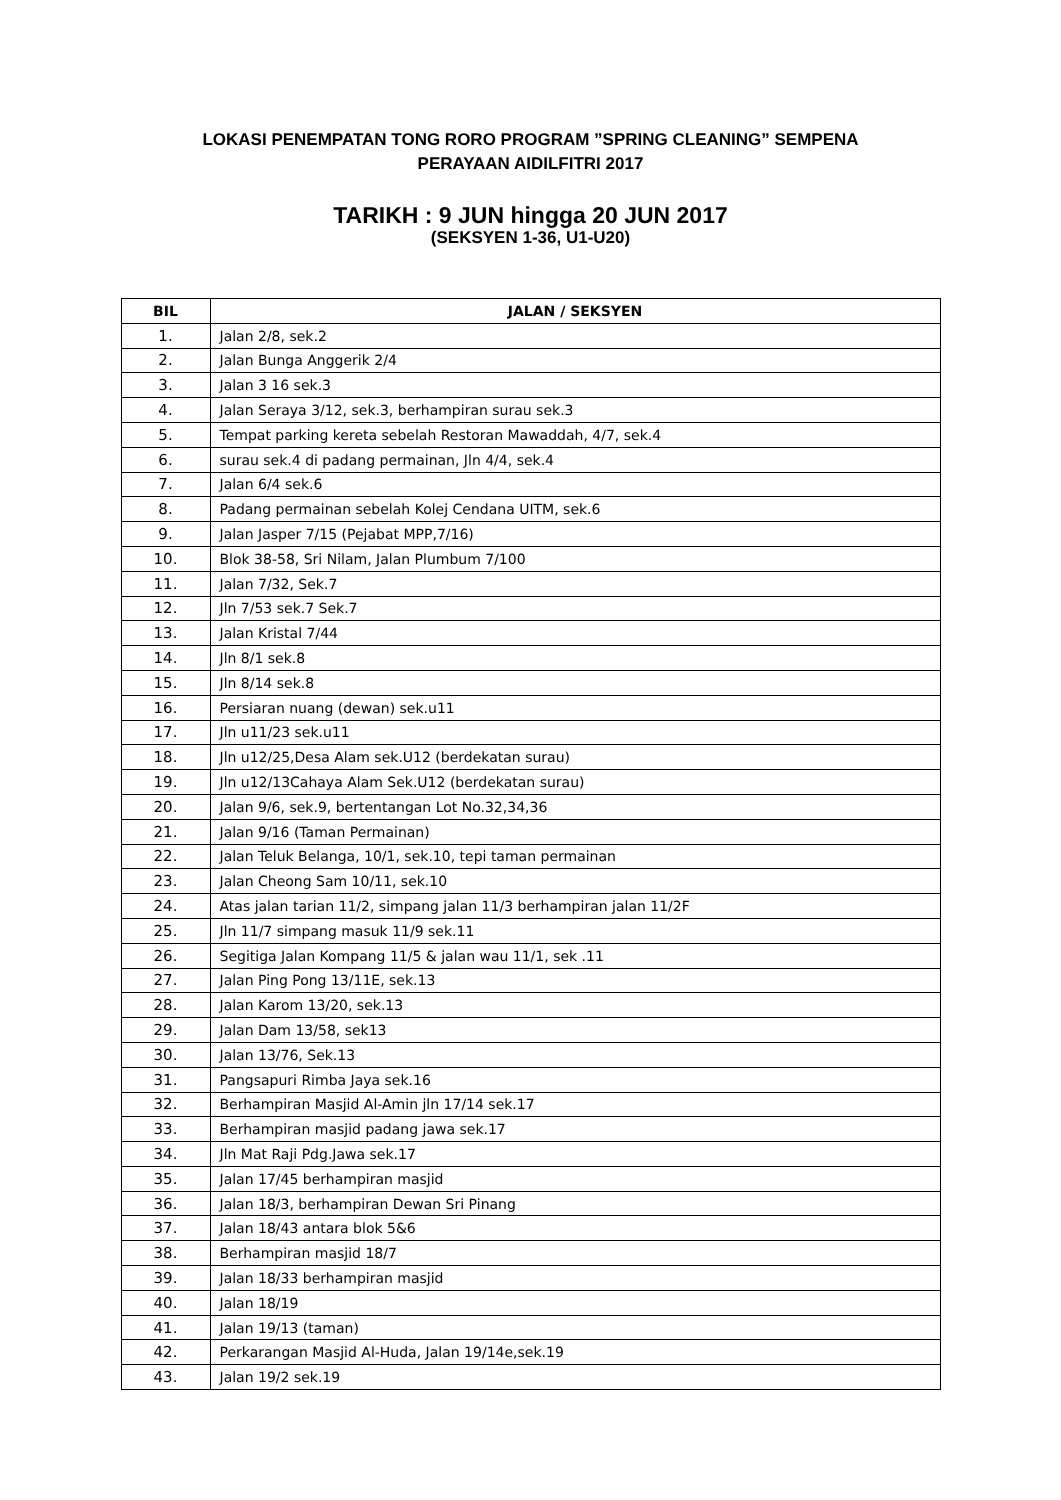LOKASI PENEMPATAN TONG RORO PROGRAM ”SPRING CLEANING” SEMPENA
PERAYAAN AIDILFITRI 2017
TARIKH : 9 JUN hingga 20 JUN 2017
(SEKSYEN 1-36, U1-U20)
| BIL | JALAN / SEKSYEN |
| --- | --- |
| 1. | Jalan 2/8, sek.2 |
| 2. | Jalan Bunga Anggerik 2/4 |
| 3. | Jalan 3 16 sek.3 |
| 4. | Jalan Seraya 3/12, sek.3, berhampiran surau sek.3 |
| 5. | Tempat parking kereta sebelah Restoran Mawaddah, 4/7, sek.4 |
| 6. | surau sek.4 di padang permainan, Jln 4/4, sek.4 |
| 7. | Jalan 6/4 sek.6 |
| 8. | Padang permainan sebelah Kolej Cendana UITM, sek.6 |
| 9. | Jalan Jasper 7/15 (Pejabat MPP,7/16) |
| 10. | Blok 38-58, Sri Nilam, Jalan Plumbum 7/100 |
| 11. | Jalan 7/32, Sek.7 |
| 12. | Jln 7/53 sek.7 Sek.7 |
| 13. | Jalan Kristal 7/44 |
| 14. | Jln 8/1 sek.8 |
| 15. | Jln 8/14 sek.8 |
| 16. | Persiaran nuang (dewan) sek.u11 |
| 17. | Jln u11/23 sek.u11 |
| 18. | Jln u12/25,Desa Alam sek.U12 (berdekatan surau) |
| 19. | Jln u12/13Cahaya Alam Sek.U12 (berdekatan surau) |
| 20. | Jalan 9/6, sek.9, bertentangan Lot No.32,34,36 |
| 21. | Jalan 9/16 (Taman Permainan) |
| 22. | Jalan Teluk Belanga, 10/1, sek.10, tepi taman permainan |
| 23. | Jalan Cheong Sam 10/11, sek.10 |
| 24. | Atas jalan tarian 11/2, simpang jalan 11/3 berhampiran jalan 11/2F |
| 25. | Jln 11/7 simpang masuk 11/9 sek.11 |
| 26. | Segitiga Jalan Kompang 11/5 & jalan wau 11/1, sek .11 |
| 27. | Jalan Ping Pong 13/11E, sek.13 |
| 28. | Jalan Karom 13/20, sek.13 |
| 29. | Jalan Dam 13/58, sek13 |
| 30. | Jalan 13/76, Sek.13 |
| 31. | Pangsapuri Rimba Jaya sek.16 |
| 32. | Berhampiran Masjid Al-Amin jln 17/14 sek.17 |
| 33. | Berhampiran masjid padang jawa sek.17 |
| 34. | Jln Mat Raji Pdg.Jawa sek.17 |
| 35. | Jalan 17/45 berhampiran masjid |
| 36. | Jalan 18/3, berhampiran Dewan Sri Pinang |
| 37. | Jalan 18/43 antara blok 5&6 |
| 38. | Berhampiran masjid 18/7 |
| 39. | Jalan 18/33 berhampiran masjid |
| 40. | Jalan 18/19 |
| 41. | Jalan 19/13 (taman) |
| 42. | Perkarangan Masjid Al-Huda, Jalan 19/14e,sek.19 |
| 43. | Jalan 19/2 sek.19 |